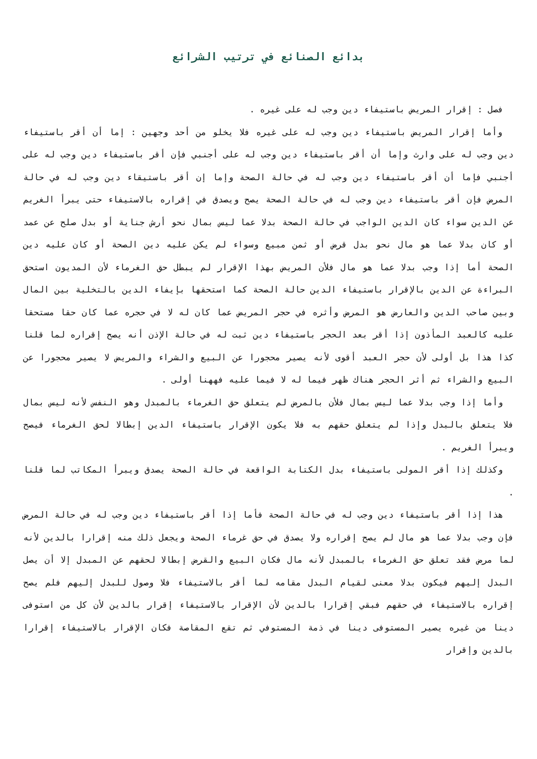بدائع الصنائع في ترتيب الشرائع
فصل : إقرار المريض باستيفاء دين وجب له على غيره .
وأما إقرار المريض باستيفاء دين وجب له على غيره فلا يخلو من أحد وجهين : إما أن أقر باستيفاء دين وجب له على وارث وإما أن أقر باستيفاء دين وجب له على أجنبي فإن أقر باستيفاء دين وجب له على أجنبي فإما أن أقر باستيفاء دين وجب له في حالة الصحة وإما إن أقر باستيقاء دين وجب له في حالة المرض فإن أقر باستيفاء دين وجب له في حالة الصحة يصح ويصدق في إقراره بالاستيفاء حتى يبرأ الغريم عن الدين سواء كان الدين الواجب في حالة الصحة بدلا عما ليس بمال نحو أرش جناية أو بدل صلح عن عمد أو كان بدلا عما هو مال نحو بدل قرض أو ثمن مبيع وسواء لم يكن عليه دين الصحة أو كان عليه دين الصحة أما إذا وجب بدلا عما هو مال فلأن المريض بهذا الإقرار لم يبطل حق الغرماء لأن المديون استحق البراءة عن الدين بالإقرار باستيفاء الدين حالة الصحة كما استحقها بإيفاء الدين بالتخلية بين المال وبين صاحب الدين والعارض هو المرض وأثره في حجر المريض عما كان له لا في حجره عما كان حقا مستحقا عليه كالعبد المأذون إذا أقر بعد الحجر باستيفاء دين ثبت له في حالة الإذن أنه يصح إقراره لما قلنا كذا هذا بل أولى لأن حجر العبد أقوى لأنه يصير محجورا عن البيع والشراء والمريض لا يصير محجورا عن البيع والشراء ثم أثر الحجر هناك ظهر فيما له لا فيما عليه فههنا أولى .
وأما إذا وجب بدلا عما ليس بمال فلأن بالمرض لم يتعلق حق الغرماء بالمبدل وهو النفس لأنه ليس بمال فلا يتعلق بالبدل وإذا لم يتعلق حقهم به فلا يكون الإقرار باستيفاء الدين إبطالا لحق الغرماء فيصح ويبرأ الغريم .
وكذلك إذا أقر المولى باستيفاء بدل الكتابة الواقعة في حالة الصحة يصدق ويبرأ المكاتب لما قلنا .
هذا إذا أقر باستيفاء دين وجب له في حالة الصحة فأما إذا أقر باستيفاء دين وجب له في حالة المرض فإن وجب بدلا عما هو مال لم يصح إقراره ولا يصدق في حق غرماء الصحة ويجعل ذلك منه إقرارا بالدين لأنه لما مرض فقد تعلق حق الغرماء بالمبدل لأنه مال فكان البيع والقرض إبطالا لحقهم عن المبدل إلا أن يصل البدل إليهم فيكون بدلا معنى لقيام البدل مقامه لما أقر بالاستيفاء فلا وصول للبدل إليهم فلم يصح إقراره بالاستيفاء في حقهم فبقي إقرارا بالدين لأن الإقرار بالاستيفاء إقرار بالدين لأن كل من استوفى دينا من غيره يصير المستوفى دينا في ذمة المستوفي ثم تقع المقاصة فكان الإقرار بالاستيفاء إقرارا بالدين وإقرار